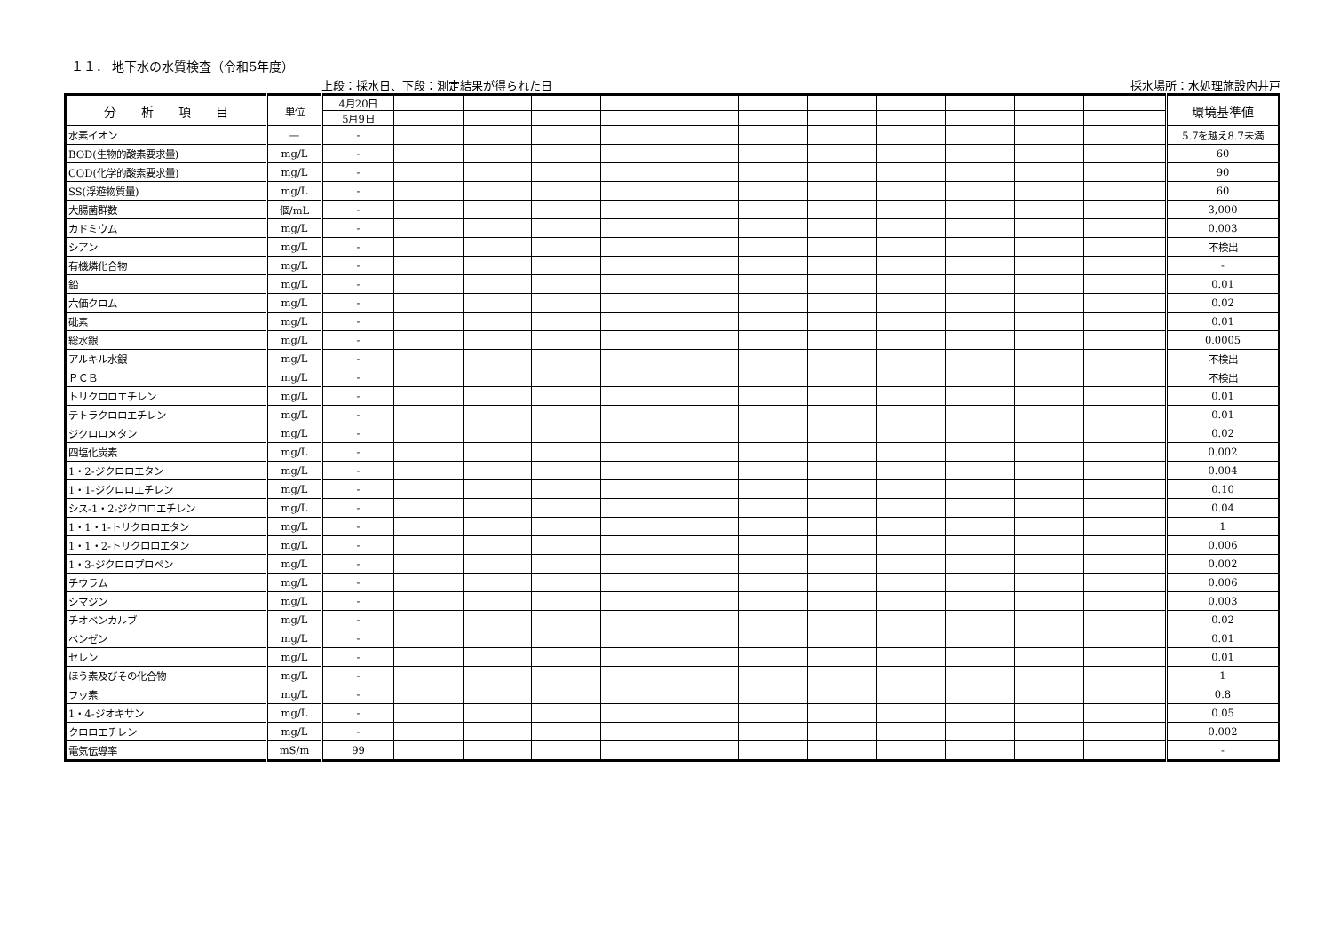１１． 地下水の水質検査（令和5年度）
上段：採水日、下段：測定結果が得られた日 採水場所：水処理施設内井戸
| 分 析 項 目 | 単位 | 4月20日 | | | | | | | | | | | | 環境基準値 |
| --- | --- | --- | --- | --- | --- | --- | --- | --- | --- | --- | --- | --- | --- | --- |
| | | 5月9日 | | | | | | | | | | | | |
| 水素イオン | — | - | | | | | | | | | | | | 5.7を越え8.7未満 |
| BOD(生物的酸素要求量) | mg/L | - | | | | | | | | | | | | 60 |
| COD(化学的酸素要求量) | mg/L | - | | | | | | | | | | | | 90 |
| SS(浮遊物質量) | mg/L | - | | | | | | | | | | | | 60 |
| 大腸菌群数 | 個/mL | - | | | | | | | | | | | | 3,000 |
| カドミウム | mg/L | - | | | | | | | | | | | | 0.003 |
| シアン | mg/L | - | | | | | | | | | | | | 不検出 |
| 有機燐化合物 | mg/L | - | | | | | | | | | | | | - |
| 鉛 | mg/L | - | | | | | | | | | | | | 0.01 |
| 六価クロム | mg/L | - | | | | | | | | | | | | 0.02 |
| 砒素 | mg/L | - | | | | | | | | | | | | 0.01 |
| 総水銀 | mg/L | - | | | | | | | | | | | | 0.0005 |
| アルキル水銀 | mg/L | - | | | | | | | | | | | | 不検出 |
| ＰＣＢ | mg/L | - | | | | | | | | | | | | 不検出 |
| トリクロロエチレン | mg/L | - | | | | | | | | | | | | 0.01 |
| テトラクロロエチレン | mg/L | - | | | | | | | | | | | | 0.01 |
| ジクロロメタン | mg/L | - | | | | | | | | | | | | 0.02 |
| 四塩化炭素 | mg/L | - | | | | | | | | | | | | 0.002 |
| 1・2-ジクロロエタン | mg/L | - | | | | | | | | | | | | 0.004 |
| 1・1-ジクロロエチレン | mg/L | - | | | | | | | | | | | | 0.10 |
| シス-1・2-ジクロロエチレン | mg/L | - | | | | | | | | | | | | 0.04 |
| 1・1・1-トリクロロエタン | mg/L | - | | | | | | | | | | | | 1 |
| 1・1・2-トリクロロエタン | mg/L | - | | | | | | | | | | | | 0.006 |
| 1・3-ジクロロプロペン | mg/L | - | | | | | | | | | | | | 0.002 |
| チウラム | mg/L | - | | | | | | | | | | | | 0.006 |
| シマジン | mg/L | - | | | | | | | | | | | | 0.003 |
| チオベンカルブ | mg/L | - | | | | | | | | | | | | 0.02 |
| ベンゼン | mg/L | - | | | | | | | | | | | | 0.01 |
| セレン | mg/L | - | | | | | | | | | | | | 0.01 |
| ほう素及びその化合物 | mg/L | - | | | | | | | | | | | | 1 |
| フッ素 | mg/L | - | | | | | | | | | | | | 0.8 |
| 1・4-ジオキサン | mg/L | - | | | | | | | | | | | | 0.05 |
| クロロエチレン | mg/L | - | | | | | | | | | | | | 0.002 |
| 電気伝導率 | mS/m | 99 | | | | | | | | | | | | - |